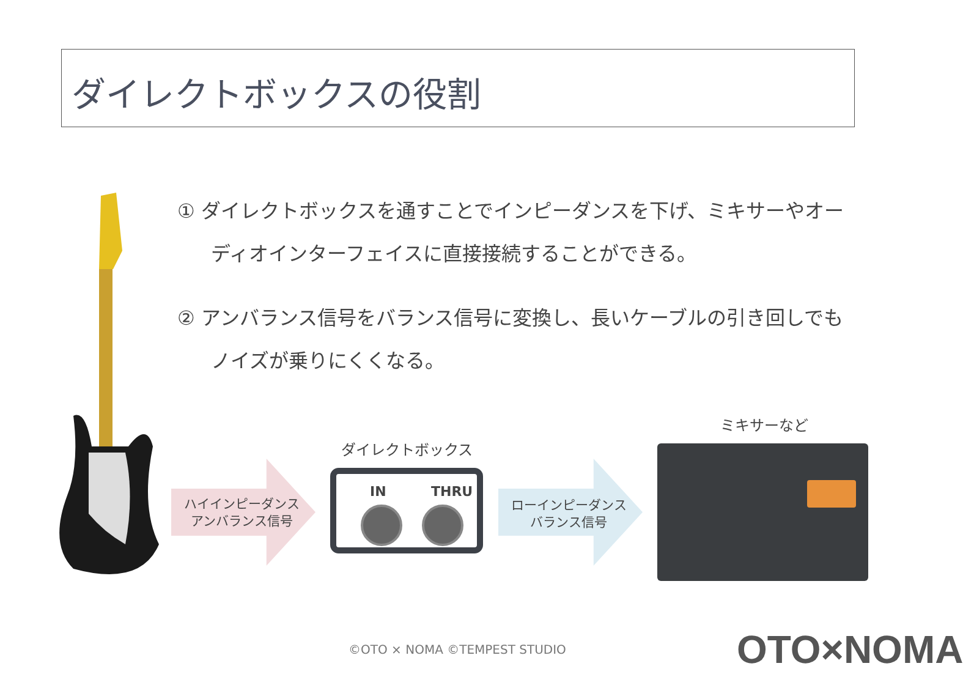ダイレクトボックスの役割
① ダイレクトボックスを通すことでインピーダンスを下げ、ミキサーやオーディオインターフェイスに直接接続することができる。
② アンバランス信号をバランス信号に変換し、長いケーブルの引き回しでもノイズが乗りにくくなる。
ハイインピーダンス
アンバランス信号
ダイレクトボックス
IN THRU
ローインピーダンス
バランス信号
ミキサーなど
©OTO × NOMA ©TEMPEST STUDIO OTO×NOMA